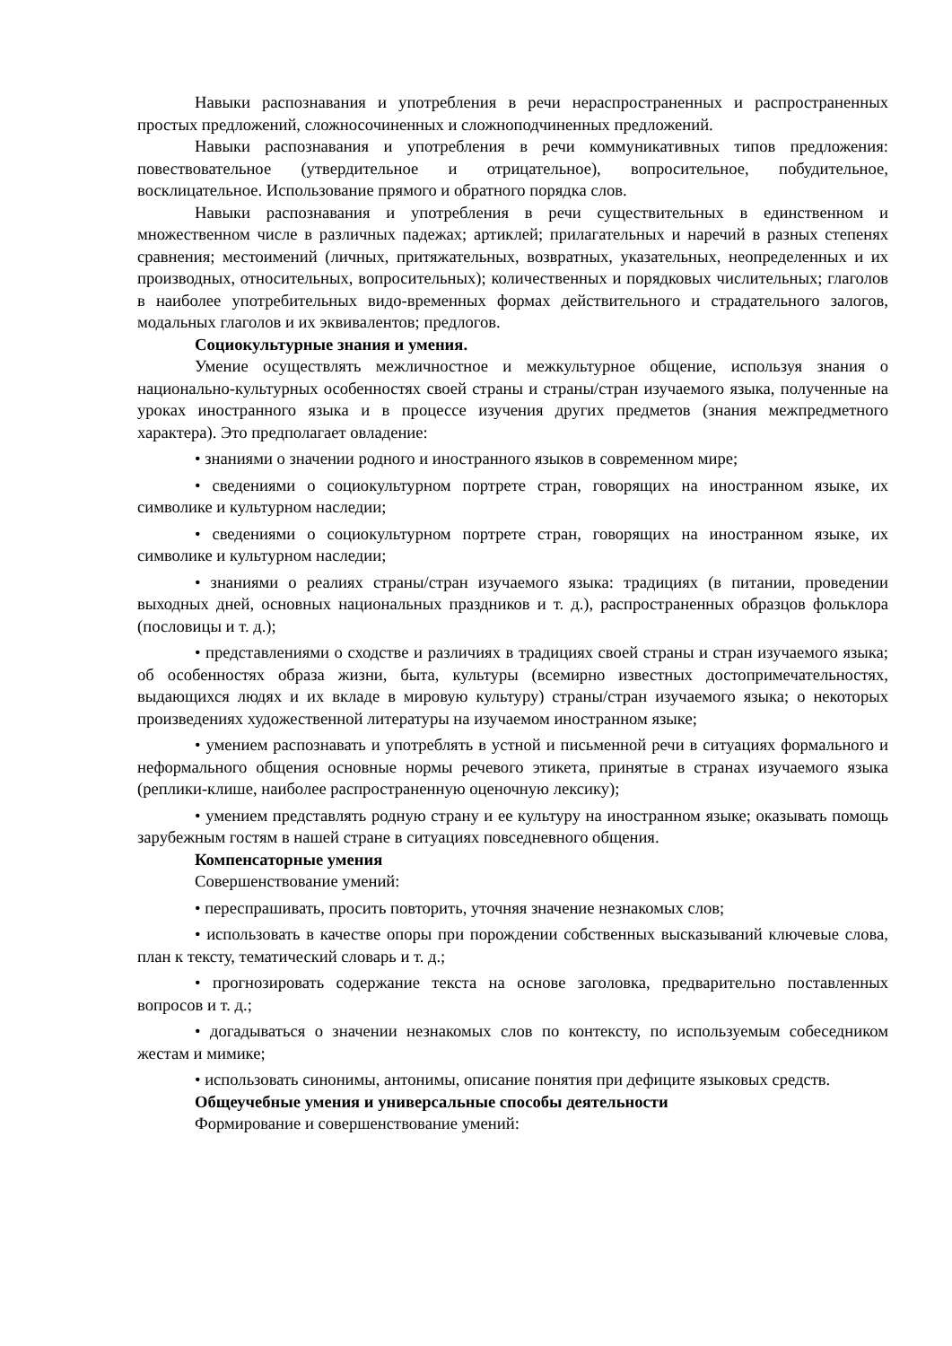Навыки распознавания и употребления в речи нераспространенных и распространенных простых предложений, сложносочиненных и сложноподчиненных предложений.
Навыки распознавания и употребления в речи коммуникативных типов предложения: повествовательное (утвердительное и отрицательное), вопросительное, побудительное, восклицательное. Использование прямого и обратного порядка слов.
Навыки распознавания и употребления в речи существительных в единственном и множественном числе в различных падежах; артиклей; прилагательных и наречий в разных степенях сравнения; местоимений (личных, притяжательных, возвратных, указательных, неопределенных и их производных, относительных, вопросительных); количественных и порядковых числительных; глаголов в наиболее употребительных видо-временных формах действительного и страдательного залогов, модальных глаголов и их эквивалентов; предлогов.
Социокультурные знания и умения.
Умение осуществлять межличностное и межкультурное общение, используя знания о национально-культурных особенностях своей страны и страны/стран изучаемого языка, полученные на уроках иностранного языка и в процессе изучения других предметов (знания межпредметного характера). Это предполагает овладение:
• знаниями о значении родного и иностранного языков в современном мире;
• сведениями о социокультурном портрете стран, говорящих на иностранном языке, их символике и культурном наследии;
• сведениями о социокультурном портрете стран, говорящих на иностранном языке, их символике и культурном наследии;
• знаниями о реалиях страны/стран изучаемого языка: традициях (в питании, проведении выходных дней, основных национальных праздников и т. д.), распространенных образцов фольклора (пословицы и т. д.);
• представлениями о сходстве и различиях в традициях своей страны и стран изучаемого языка; об особенностях образа жизни, быта, культуры (всемирно известных достопримечательностях, выдающихся людях и их вкладе в мировую культуру) страны/стран изучаемого языка; о некоторых произведениях художественной литературы на изучаемом иностранном языке;
• умением распознавать и употреблять в устной и письменной речи в ситуациях формального и неформального общения основные нормы речевого этикета, принятые в странах изучаемого языка (реплики-клише, наиболее распространенную оценочную лексику);
• умением представлять родную страну и ее культуру на иностранном языке; оказывать помощь зарубежным гостям в нашей стране в ситуациях повседневного общения.
Компенсаторные умения
Совершенствование умений:
• переспрашивать, просить повторить, уточняя значение незнакомых слов;
• использовать в качестве опоры при порождении собственных высказываний ключевые слова, план к тексту, тематический словарь и т. д.;
• прогнозировать содержание текста на основе заголовка, предварительно поставленных вопросов и т. д.;
• догадываться о значении незнакомых слов по контексту, по используемым собеседником жестам и мимике;
• использовать синонимы, антонимы, описание понятия при дефиците языковых средств.
Общеучебные умения и универсальные способы деятельности
Формирование и совершенствование умений: